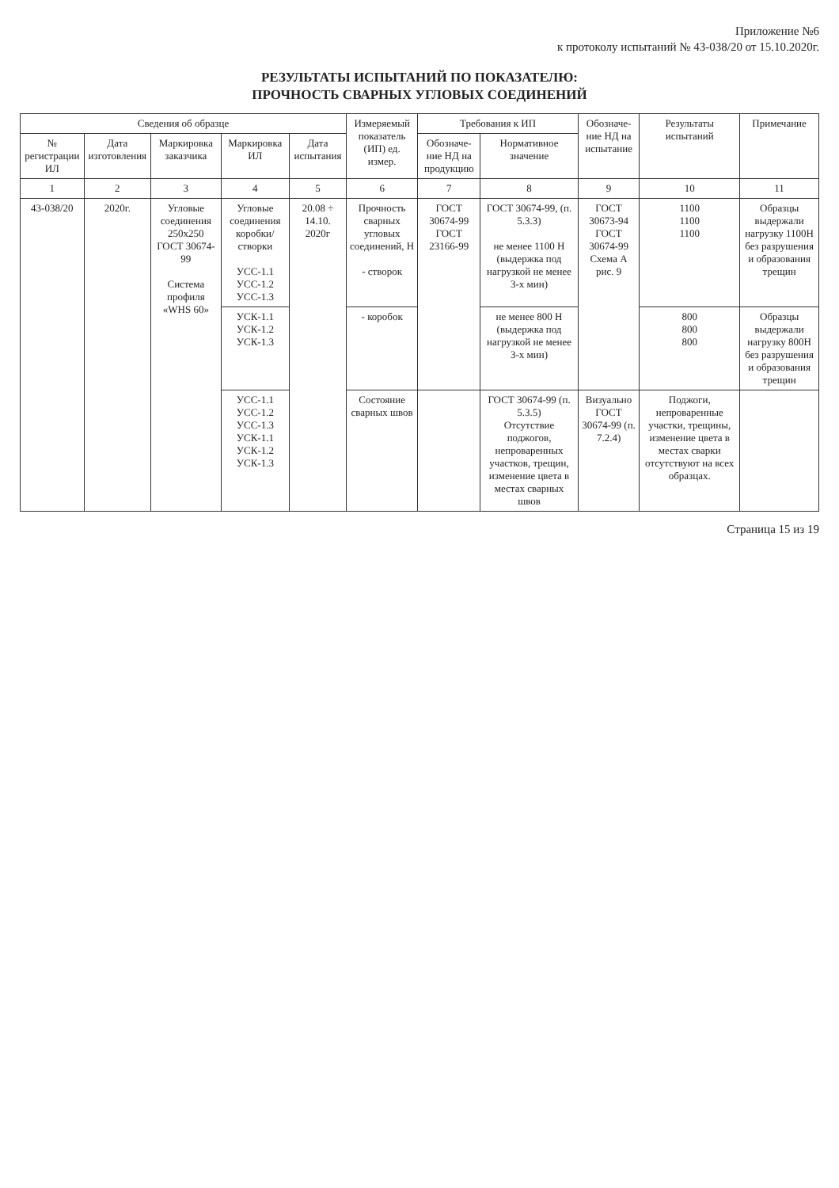Приложение №6
к протоколу испытаний № 43-038/20 от 15.10.2020г.
РЕЗУЛЬТАТЫ ИСПЫТАНИЙ ПО ПОКАЗАТЕЛЮ:
ПРОЧНОСТЬ СВАРНЫХ УГЛОВЫХ СОЕДИНЕНИЙ
| Сведения об образце | | | | | Измеряемый показатель (ИП) ед. измер. | Требования к ИП | | Обозначе-ние НД на испытание | Результаты испытаний | Примечание |
| --- | --- | --- | --- | --- | --- | --- | --- | --- | --- | --- |
| № регистрации ИЛ | Дата изготовления | Маркировка заказчика | Маркировка ИЛ | Дата испытания | | Обозначе-ние НД на продукцию | Нормативное значение | | | |
| 1 | 2 | 3 | 4 | 5 | 6 | 7 | 8 | 9 | 10 | 11 |
| 43-038/20 | 2020г. | Угловые соединения 250х250 ГОСТ 30674-99 Система профиля «WHS 60» | Угловые соединения коробки/ створки УСС-1.1 УСС-1.2 УСС-1.3 | 20.08 ÷ 14.10. 2020г | Прочность сварных угловых соединений, Н - створок | ГОСТ 30674-99 ГОСТ 23166-99 | ГОСТ 30674-99, (п. 5.3.3) не менее 1100 Н (выдержка под нагрузкой не менее 3-х мин) | ГОСТ 30673-94 ГОСТ 30674-99 Схема А рис. 9 | 1100 1100 1100 | Образцы выдержали нагрузку 1100Н без разрушения и образования трещин |
| | | | УСК-1.1 УСК-1.2 УСК-1.3 | | - коробок | | не менее 800 Н (выдержка под нагрузкой не менее 3-х мин) | | 800 800 800 | Образцы выдержали нагрузку 800Н без разрушения и образования трещин |
| | | | УСС-1.1 УСС-1.2 УСС-1.3 УСК-1.1 УСК-1.2 УСК-1.3 | | Состояние сварных швов | | ГОСТ 30674-99 (п. 5.3.5) Отсутствие поджогов, непроваренных участков, трещин, изменение цвета в местах сварных швов | Визуально ГОСТ 30674-99 (п. 7.2.4) | Поджоги, непроваренные участки, трещины, изменение цвета в местах сварки отсутствуют на всех образцах. | |
Страница 15 из 19